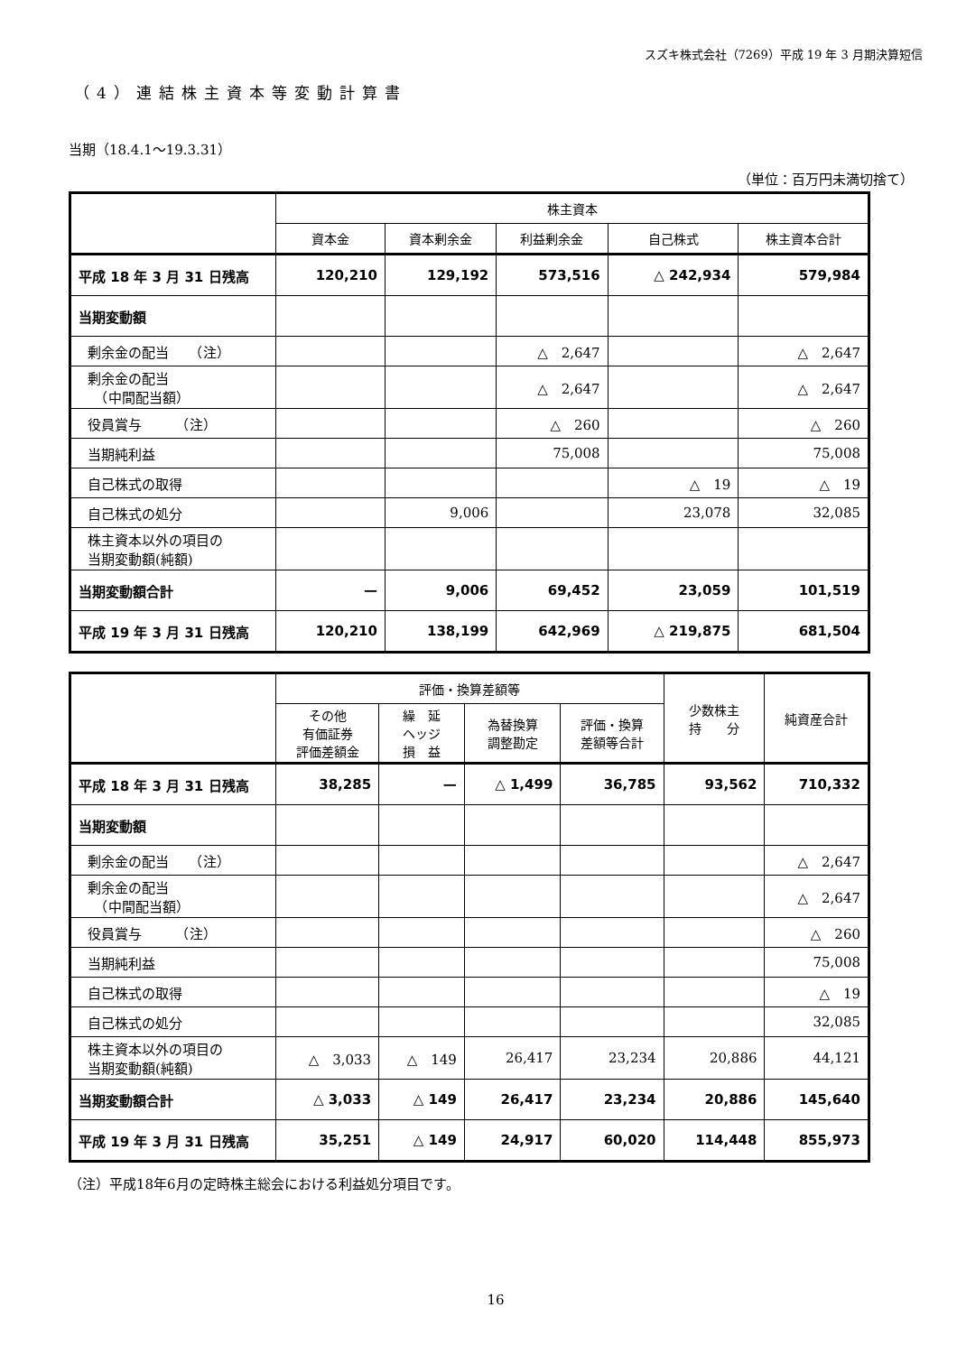スズキ株式会社（7269）平成 19 年 3 月期決算短信
（4）連結株主資本等変動計算書
当期（18.4.1～19.3.31）
（単位：百万円未満切捨て）
| | 株主資本 | | | | |
| --- | --- | --- | --- | --- | --- |
| | 資本金 | 資本剰余金 | 利益剰余金 | 自己株式 | 株主資本合計 |
| 平成 18 年 3 月 31 日残高 | 120,210 | 129,192 | 573,516 | △ 242,934 | 579,984 |
| 当期変動額 | | | | | |
| 剰余金の配当 （注） | | | △ 2,647 | | △ 2,647 |
| 剰余金の配当 （中間配当額） | | | △ 2,647 | | △ 2,647 |
| 役員賞与 （注） | | | △ 260 | | △ 260 |
| 当期純利益 | | | 75,008 | | 75,008 |
| 自己株式の取得 | | | | △ 19 | △ 19 |
| 自己株式の処分 | | 9,006 | | 23,078 | 32,085 |
| 株主資本以外の項目の 当期変動額(純額) | | | | | |
| 当期変動額合計 | — | 9,006 | 69,452 | 23,059 | 101,519 |
| 平成 19 年 3 月 31 日残高 | 120,210 | 138,199 | 642,969 | △ 219,875 | 681,504 |
| | 評価・換算差額等 | | | | 少数株主 持 分 | 純資産合計 |
| --- | --- | --- | --- | --- | --- | --- |
| | その他 有価証券 評価差額金 | 繰 延 ヘッジ 損 益 | 為替換算 調整勘定 | 評価・換算 差額等合計 | | |
| 平成 18 年 3 月 31 日残高 | 38,285 | — | △ 1,499 | 36,785 | 93,562 | 710,332 |
| 当期変動額 | | | | | | |
| 剰余金の配当 （注） | | | | | | △ 2,647 |
| 剰余金の配当 （中間配当額） | | | | | | △ 2,647 |
| 役員賞与 （注） | | | | | | △ 260 |
| 当期純利益 | | | | | | 75,008 |
| 自己株式の取得 | | | | | | △ 19 |
| 自己株式の処分 | | | | | | 32,085 |
| 株主資本以外の項目の 当期変動額(純額) | △ 3,033 | △ 149 | 26,417 | 23,234 | 20,886 | 44,121 |
| 当期変動額合計 | △ 3,033 | △ 149 | 26,417 | 23,234 | 20,886 | 145,640 |
| 平成 19 年 3 月 31 日残高 | 35,251 | △ 149 | 24,917 | 60,020 | 114,448 | 855,973 |
（注）平成18年6月の定時株主総会における利益処分項目です。
16